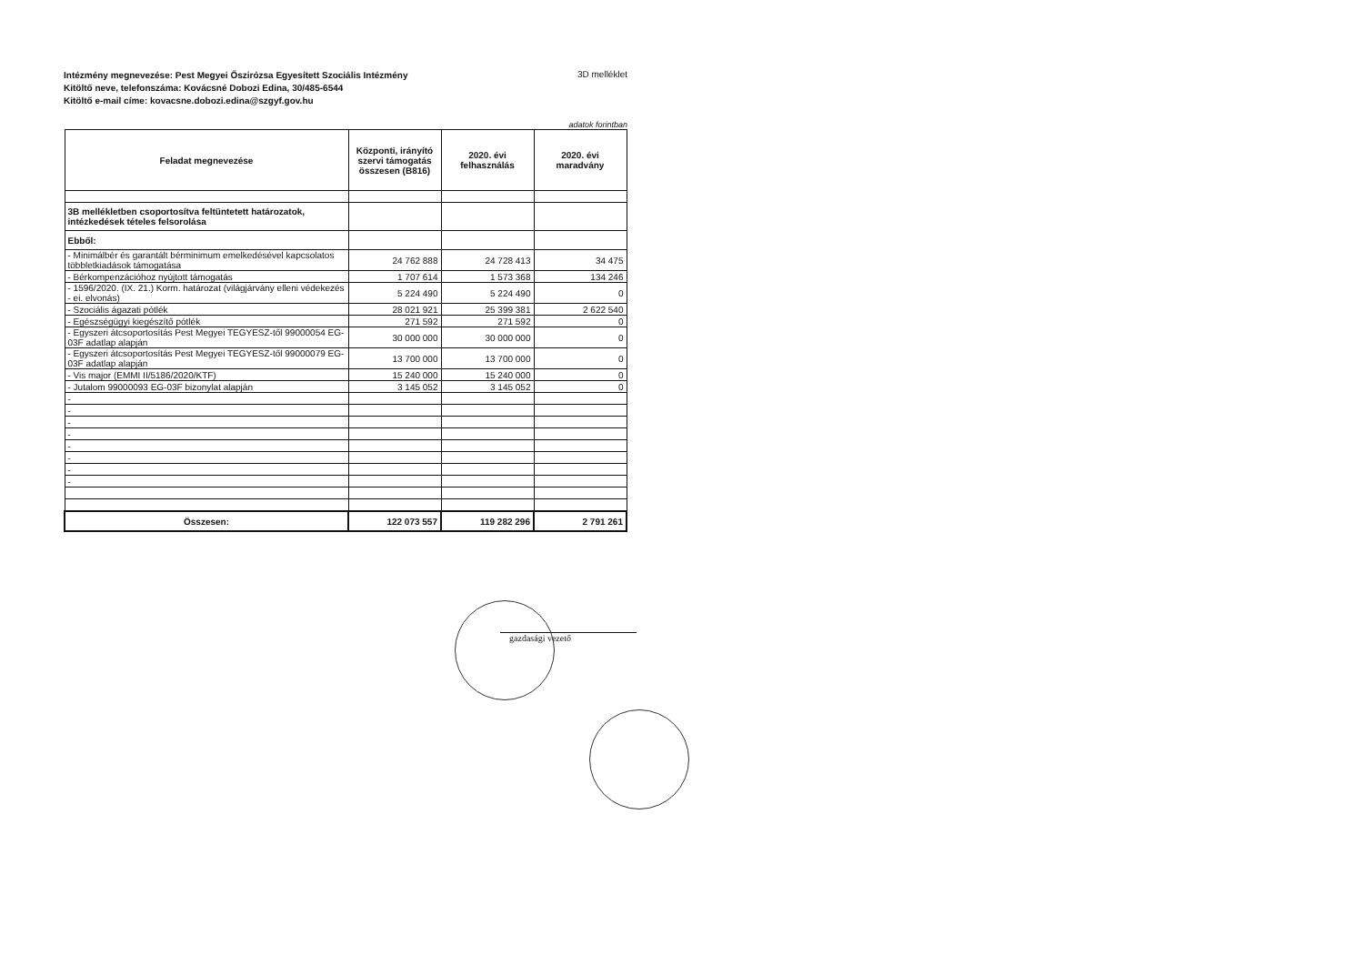Intézmény megnevezése: Pest Megyei Őszirózsa Egyesített Szociális Intézmény
Kitöltő neve, telefonszáma: Kovácsné Dobozi Edina, 30/485-6544
Kitöltő e-mail címe: kovacsne.dobozi.edina@szgyf.gov.hu
3D melléklet
adatok forintban
| Feladat megnevezése | Központi, irányító szervi támogatás összesen (B816) | 2020. évi felhasználás | 2020. évi maradvány |
| --- | --- | --- | --- |
| 3B mellékletben csoportosítva feltüntetett határozatok, intézkedések tételes felsorolása | | | |
| Ebből: | | | |
| - Minimálbér és garantált bérminimum emelkedésével kapcsolatos többletkiadások támogatása | 24 762 888 | 24 728 413 | 34 475 |
| - Bérkompenzációhoz nyújtott támogatás | 1 707 614 | 1 573 368 | 134 246 |
| - 1596/2020. (IX. 21.) Korm. határozat (világjárvány elleni védekezés - ei. elvonás) | 5 224 490 | 5 224 490 | 0 |
| - Szociális ágazati pótlék | 28 021 921 | 25 399 381 | 2 622 540 |
| - Egészségügyi kiegészítő pótlék | 271 592 | 271 592 | 0 |
| - Egyszeri átcsoportosítás Pest Megyei TEGYESZ-től 99000054 EG-03F adatlap alapján | 30 000 000 | 30 000 000 | 0 |
| - Egyszeri átcsoportosítás Pest Megyei TEGYESZ-től 99000079 EG-03F adatlap alapján | 13 700 000 | 13 700 000 | 0 |
| - Vis major (EMMI II/5186/2020/KTF) | 15 240 000 | 15 240 000 | 0 |
| - Jutalom 99000093 EG-03F bizonylat alapján | 3 145 052 | 3 145 052 | 0 |
| - | | | |
| - | | | |
| - | | | |
| - | | | |
| - | | | |
| - | | | |
| - | | | |
| - | | | |
| Összesen: | 122 073 557 | 119 282 296 | 2 791 261 |
gazdasági vezető